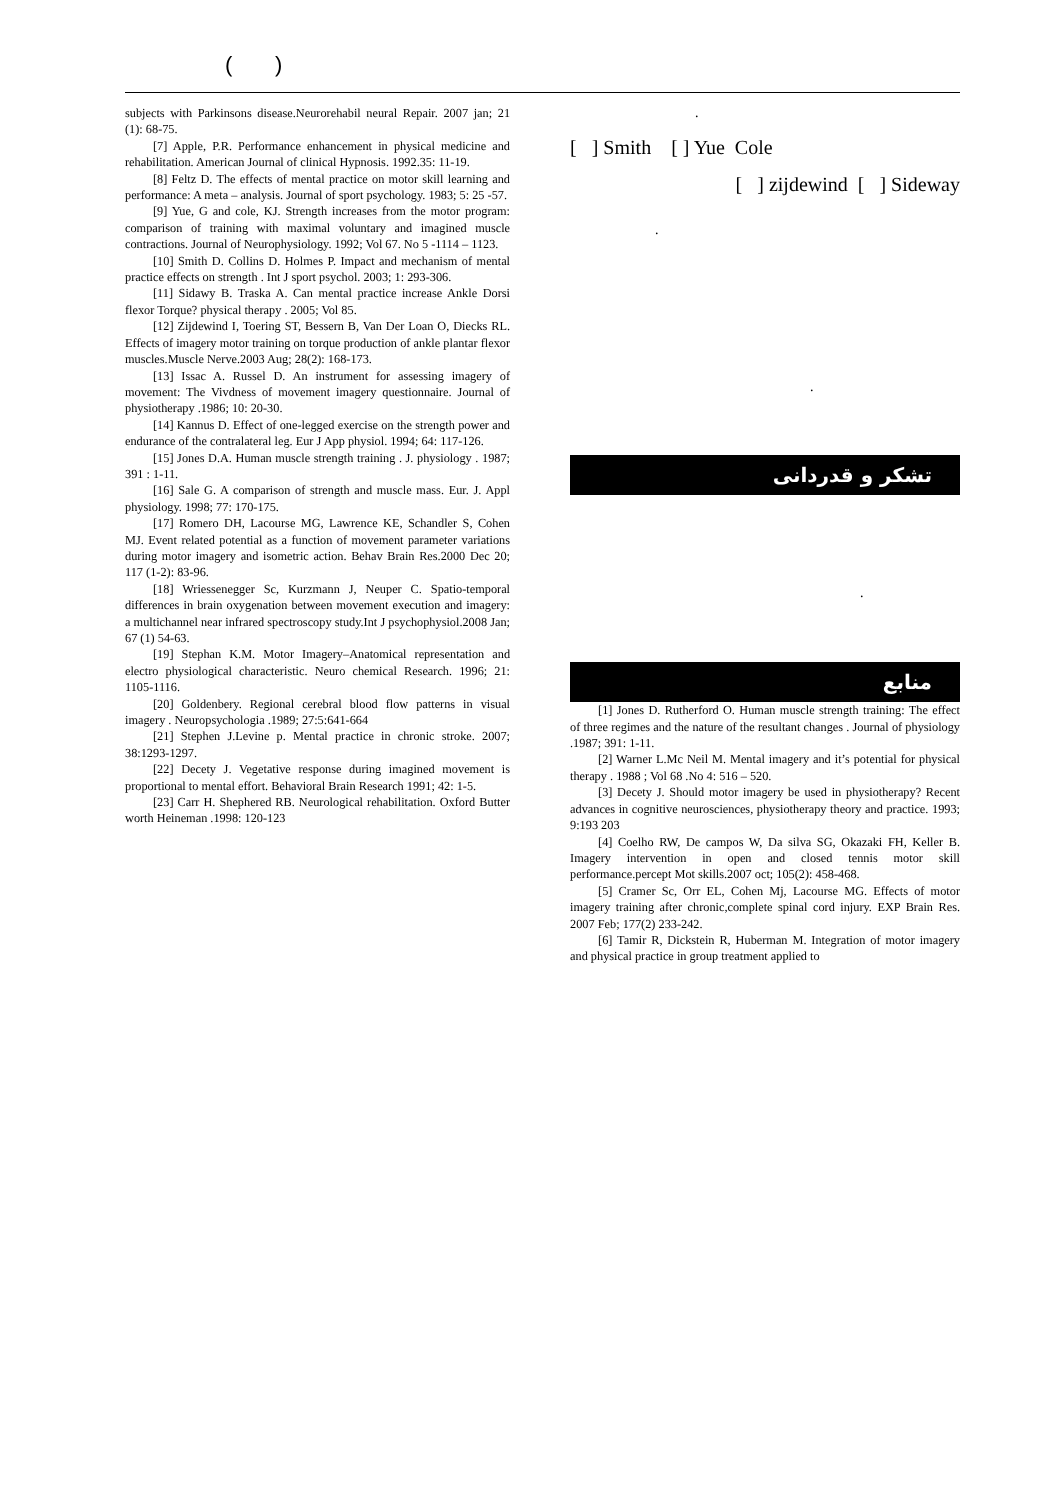( )
subjects with Parkinsons disease.Neurorehabil neural Repair. 2007 jan; 21 (1): 68-75.
[7] Apple, P.R. Performance enhancement in physical medicine and rehabilitation. American Journal of clinical Hypnosis. 1992.35: 11-19.
[8] Feltz D. The effects of mental practice on motor skill learning and performance: A meta – analysis. Journal of sport psychology. 1983; 5: 25 -57.
[9] Yue, G and cole, KJ. Strength increases from the motor program: comparison of training with maximal voluntary and imagined muscle contractions. Journal of Neurophysiology. 1992; Vol 67. No 5 -1114 – 1123.
[10] Smith D. Collins D. Holmes P. Impact and mechanism of mental practice effects on strength . Int J sport psychol. 2003; 1: 293-306.
[11] Sidawy B. Traska A. Can mental practice increase Ankle Dorsi flexor Torque? physical therapy . 2005; Vol 85.
[12] Zijdewind I, Toering ST, Bessern B, Van Der Loan O, Diecks RL. Effects of imagery motor training on torque production of ankle plantar flexor muscles.Muscle Nerve.2003 Aug; 28(2): 168-173.
[13] Issac A. Russel D. An instrument for assessing imagery of movement: The Vivdness of movement imagery questionnaire. Journal of physiotherapy .1986; 10: 20-30.
[14] Kannus D. Effect of one-legged exercise on the strength power and endurance of the contralateral leg. Eur J App physiol. 1994; 64: 117-126.
[15] Jones D.A. Human muscle strength training . J. physiology . 1987; 391 : 1-11.
[16] Sale G. A comparison of strength and muscle mass. Eur. J. Appl physiology. 1998; 77: 170-175.
[17] Romero DH, Lacourse MG, Lawrence KE, Schandler S, Cohen MJ. Event related potential as a function of movement parameter variations during motor imagery and isometric action. Behav Brain Res.2000 Dec 20; 117 (1-2): 83-96.
[18] Wriessenegger Sc, Kurzmann J, Neuper C. Spatio-temporal differences in brain oxygenation between movement execution and imagery: a multichannel near infrared spectroscopy study.Int J psychophysiol.2008 Jan; 67 (1) 54-63.
[19] Stephan K.M. Motor Imagery–Anatomical representation and electro physiological characteristic. Neuro chemical Research. 1996; 21: 1105-1116.
[20] Goldenbery. Regional cerebral blood flow patterns in visual imagery . Neuropsychologia .1989; 27:5:641-664
[21] Stephen J.Levine p. Mental practice in chronic stroke. 2007; 38:1293-1297.
[22] Decety J. Vegetative response during imagined movement is proportional to mental effort. Behavioral Brain Research 1991; 42: 1-5.
[23] Carr H. Shephered RB. Neurological rehabilitation. Oxford Butter worth Heineman .1998: 120-123
.
[ ] Smith [ ] Yue Cole
[ ] zijdewind [ ] Sideway
.
.
تشکر و قدردانی
.
منابع
[1] Jones D. Rutherford O. Human muscle strength training: The effect of three regimes and the nature of the resultant changes . Journal of physiology .1987; 391: 1-11.
[2] Warner L.Mc Neil M. Mental imagery and it’s potential for physical therapy . 1988 ; Vol 68 .No 4: 516 – 520.
[3] Decety J. Should motor imagery be used in physiotherapy? Recent advances in cognitive neurosciences, physiotherapy theory and practice. 1993; 9:193 203
[4] Coelho RW, De campos W, Da silva SG, Okazaki FH, Keller B. Imagery intervention in open and closed tennis motor skill performance.percept Mot skills.2007 oct; 105(2): 458-468.
[5] Cramer Sc, Orr EL, Cohen Mj, Lacourse MG. Effects of motor imagery training after chronic,complete spinal cord injury. EXP Brain Res. 2007 Feb; 177(2) 233-242.
[6] Tamir R, Dickstein R, Huberman M. Integration of motor imagery and physical practice in group treatment applied to